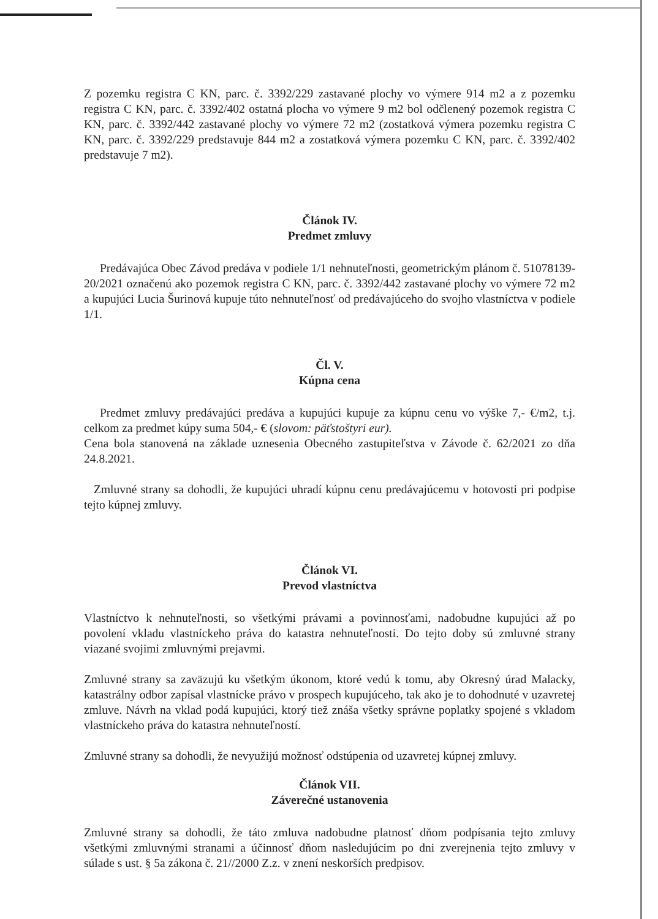Z pozemku registra C KN, parc. č. 3392/229 zastavané plochy vo výmere 914 m2 a z pozemku registra C KN, parc. č. 3392/402 ostatná plocha vo výmere 9 m2 bol odčlenený pozemok registra C KN, parc. č. 3392/442 zastavané plochy vo výmere 72 m2 (zostatková výmera pozemku registra C KN, parc. č. 3392/229 predstavuje 844 m2 a zostatková výmera pozemku C KN, parc. č. 3392/402 predstavuje 7 m2).
Článok IV.
Predmet zmluvy
Predávajúca Obec Závod predáva v podiele 1/1 nehnuteľnosti, geometrickým plánom č. 51078139-20/2021 označenú ako pozemok registra C KN, parc. č. 3392/442 zastavané plochy vo výmere 72 m2 a kupujúci Lucia Šurinová kupuje túto nehnuteľnosť od predávajúceho do svojho vlastníctva v podiele 1/1.
Čl. V.
Kúpna cena
Predmet zmluvy predávajúci predáva a kupujúci kupuje za kúpnu cenu vo výške 7,- €/m2, t.j. celkom za predmet kúpy suma 504,- € (slovom: päťstoštyri eur).
Cena bola stanovená na základe uznesenia Obecného zastupiteľstva v Závode č. 62/2021 zo dňa 24.8.2021.
Zmluvné strany sa dohodli, že kupujúci uhradí kúpnu cenu predávajúcemu v hotovosti pri podpise tejto kúpnej zmluvy.
Článok VI.
Prevod vlastníctva
Vlastníctvo k nehnuteľnosti, so všetkými právami a povinnosťami, nadobudne kupujúci až po povolení vkladu vlastníckeho práva do katastra nehnuteľnosti. Do tejto doby sú zmluvné strany viazané svojimi zmluvnými prejavmi.
Zmluvné strany sa zaväzujú ku všetkým úkonom, ktoré vedú k tomu, aby Okresný úrad Malacky, katastrálny odbor zapísal vlastnícke právo v prospech kupujúceho, tak ako je to dohodnuté v uzavretej zmluve. Návrh na vklad podá kupujúci, ktorý tiež znáša všetky správne poplatky spojené s vkladom vlastníckeho práva do katastra nehnuteľností.
Zmluvné strany sa dohodli, že nevyužijú možnosť odstúpenia od uzavretej kúpnej zmluvy.
Článok VII.
Záverečné ustanovenia
Zmluvné strany sa dohodli, že táto zmluva nadobudne platnosť dňom podpísania tejto zmluvy všetkými zmluvnými stranami a účinnosť dňom nasledujúcim po dni zverejnenia tejto zmluvy v súlade s ust. § 5a zákona č. 21//2000 Z.z. v znení neskorších predpisov.